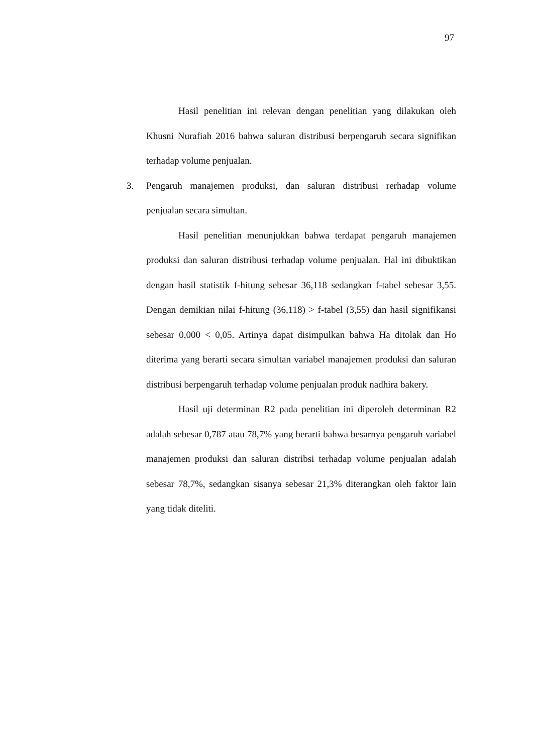97
Hasil penelitian ini relevan dengan penelitian yang dilakukan oleh Khusni Nurafiah 2016 bahwa saluran distribusi berpengaruh secara signifikan terhadap volume penjualan.
3. Pengaruh manajemen produksi, dan saluran distribusi rerhadap volume penjualan secara simultan.
Hasil penelitian menunjukkan bahwa terdapat pengaruh manajemen produksi dan saluran distribusi terhadap volume penjualan. Hal ini dibuktikan dengan hasil statistik f-hitung sebesar 36,118 sedangkan f-tabel sebesar 3,55. Dengan demikian nilai f-hitung (36,118) > f-tabel (3,55) dan hasil signifikansi sebesar 0,000 < 0,05. Artinya dapat disimpulkan bahwa Ha ditolak dan Ho diterima yang berarti secara simultan variabel manajemen produksi dan saluran distribusi berpengaruh terhadap volume penjualan produk nadhira bakery.
Hasil uji determinan R2 pada penelitian ini diperoleh determinan R2 adalah sebesar 0,787 atau 78,7% yang berarti bahwa besarnya pengaruh variabel manajemen produksi dan saluran distribsi terhadap volume penjualan adalah sebesar 78,7%, sedangkan sisanya sebesar 21,3% diterangkan oleh faktor lain yang tidak diteliti.